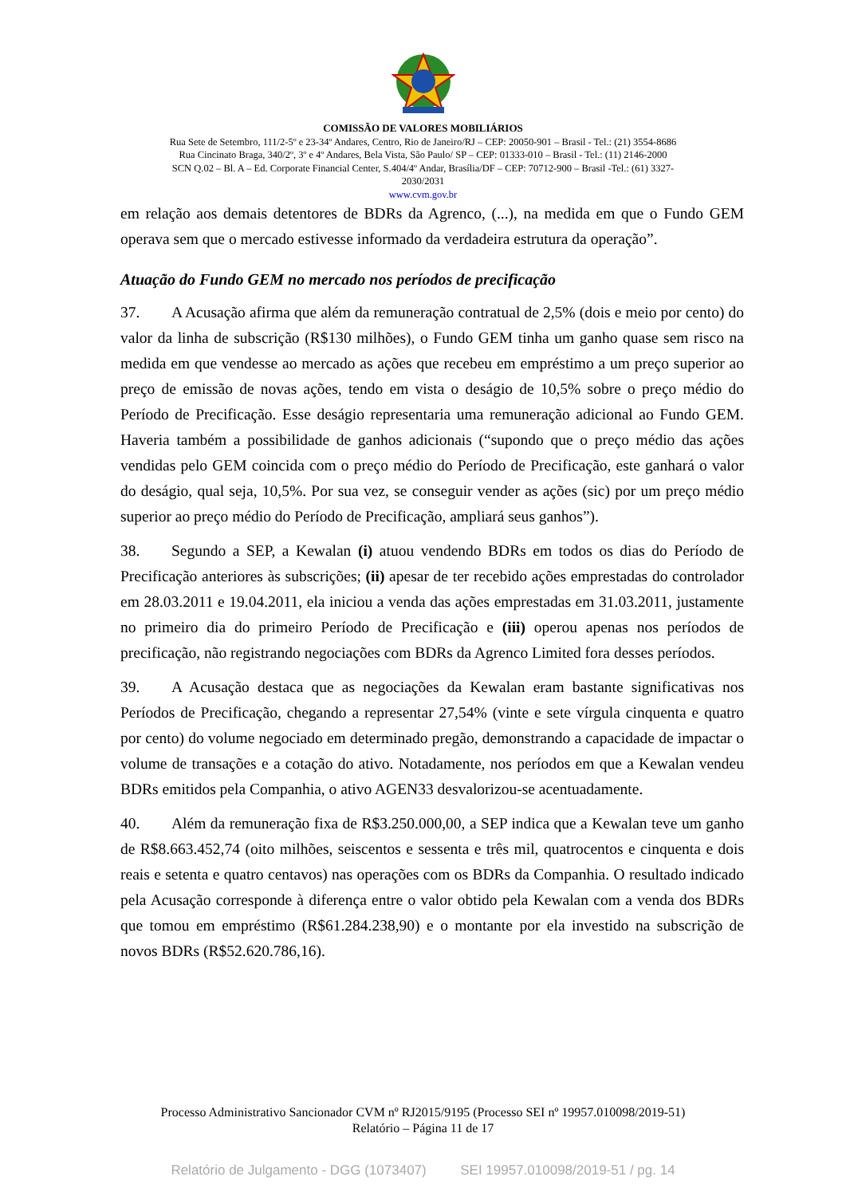COMISSÃO DE VALORES MOBILIÁRIOS
Rua Sete de Setembro, 111/2-5º e 23-34º Andares, Centro, Rio de Janeiro/RJ – CEP: 20050-901 – Brasil - Tel.: (21) 3554-8686
Rua Cincinato Braga, 340/2º, 3º e 4º Andares, Bela Vista, São Paulo/ SP – CEP: 01333-010 – Brasil - Tel.: (11) 2146-2000
SCN Q.02 – Bl. A – Ed. Corporate Financial Center, S.404/4º Andar, Brasília/DF – CEP: 70712-900 – Brasil -Tel.: (61) 3327-
2030/2031
www.cvm.gov.br
em relação aos demais detentores de BDRs da Agrenco, (...), na medida em que o Fundo GEM operava sem que o mercado estivesse informado da verdadeira estrutura da operação”.
Atuação do Fundo GEM no mercado nos períodos de precificação
37. A Acusação afirma que além da remuneração contratual de 2,5% (dois e meio por cento) do valor da linha de subscrição (R$130 milhões), o Fundo GEM tinha um ganho quase sem risco na medida em que vendesse ao mercado as ações que recebeu em empréstimo a um preço superior ao preço de emissão de novas ações, tendo em vista o deságio de 10,5% sobre o preço médio do Período de Precificação. Esse deságio representaria uma remuneração adicional ao Fundo GEM. Haveria também a possibilidade de ganhos adicionais (“supondo que o preço médio das ações vendidas pelo GEM coincida com o preço médio do Período de Precificação, este ganhará o valor do deságio, qual seja, 10,5%. Por sua vez, se conseguir vender as ações (sic) por um preço médio superior ao preço médio do Período de Precificação, ampliará seus ganhos”).
38. Segundo a SEP, a Kewalan (i) atuou vendendo BDRs em todos os dias do Período de Precificação anteriores às subscrições; (ii) apesar de ter recebido ações emprestadas do controlador em 28.03.2011 e 19.04.2011, ela iniciou a venda das ações emprestadas em 31.03.2011, justamente no primeiro dia do primeiro Período de Precificação e (iii) operou apenas nos períodos de precificação, não registrando negociações com BDRs da Agrenco Limited fora desses períodos.
39. A Acusação destaca que as negociações da Kewalan eram bastante significativas nos Períodos de Precificação, chegando a representar 27,54% (vinte e sete vírgula cinquenta e quatro por cento) do volume negociado em determinado pregão, demonstrando a capacidade de impactar o volume de transações e a cotação do ativo. Notadamente, nos períodos em que a Kewalan vendeu BDRs emitidos pela Companhia, o ativo AGEN33 desvalorizou-se acentuadamente.
40. Além da remuneração fixa de R$3.250.000,00, a SEP indica que a Kewalan teve um ganho de R$8.663.452,74 (oito milhões, seiscentos e sessenta e três mil, quatrocentos e cinquenta e dois reais e setenta e quatro centavos) nas operações com os BDRs da Companhia. O resultado indicado pela Acusação corresponde à diferença entre o valor obtido pela Kewalan com a venda dos BDRs que tomou em empréstimo (R$61.284.238,90) e o montante por ela investido na subscrição de novos BDRs (R$52.620.786,16).
Processo Administrativo Sancionador CVM nº RJ2015/9195 (Processo SEI nº 19957.010098/2019-51)
Relatório – Página 11 de 17
Relatório de Julgamento - DGG (1073407) SEI 19957.010098/2019-51 / pg. 14